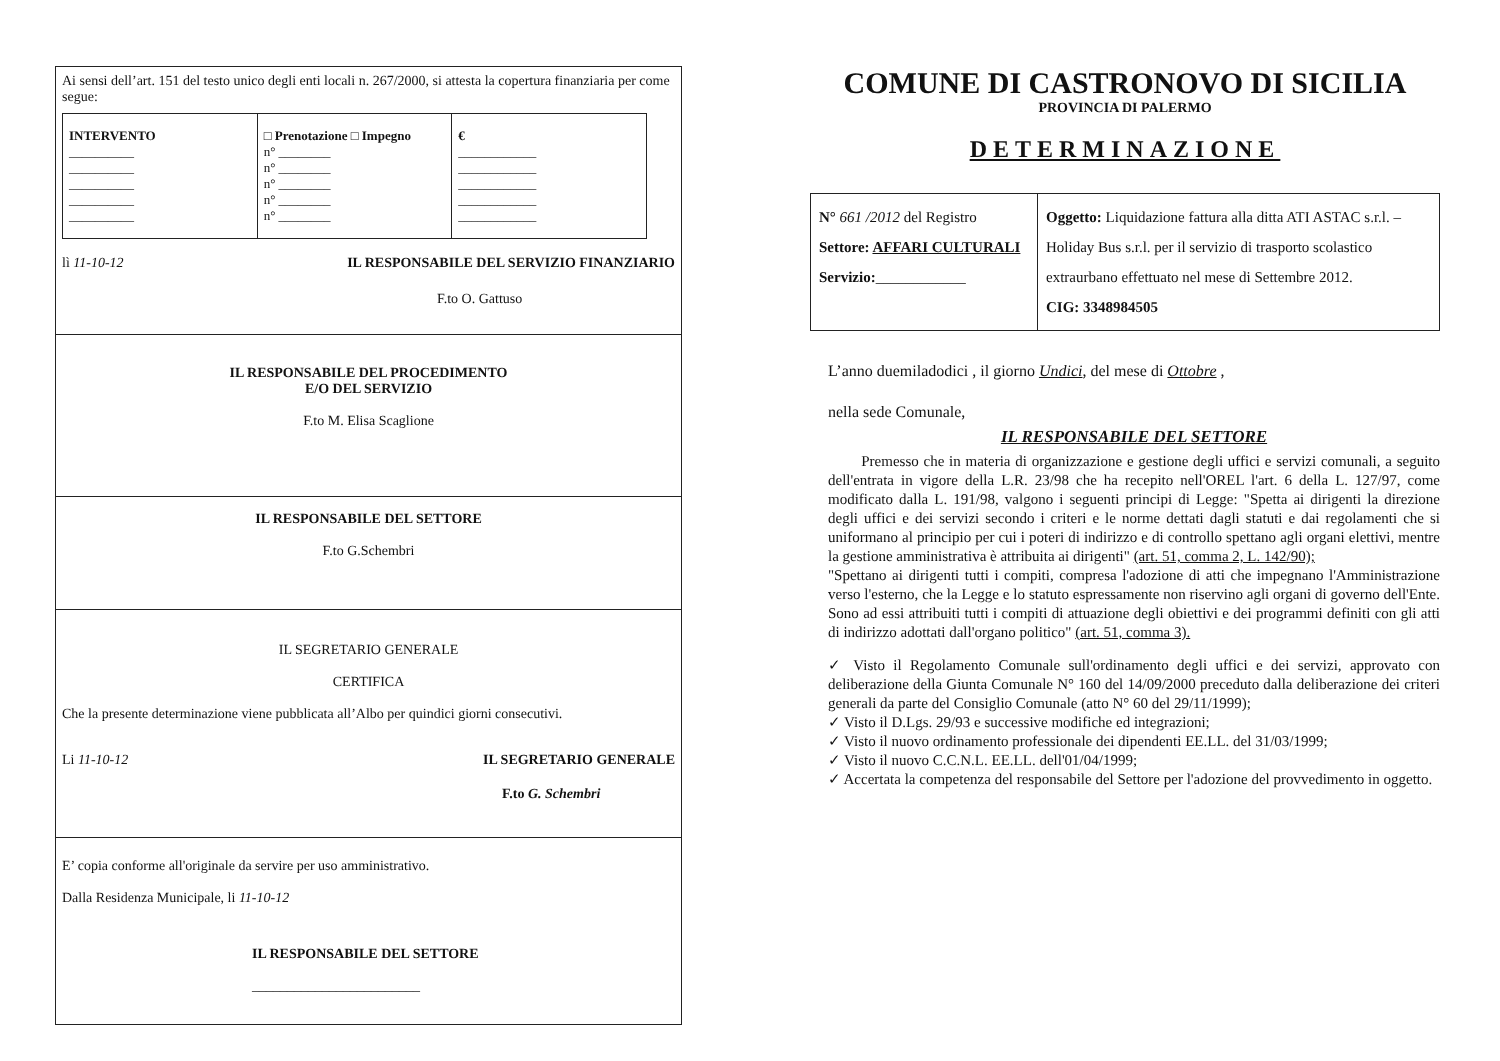Ai sensi dell’art. 151 del testo unico degli enti locali n. 267/2000, si attesta la copertura finanziaria per come segue:
| INTERVENTO __________ __________ __________ __________ __________ | □ Prenotazione □ Impegno n° ________ n° ________ n° ________ n° ________ n° ________ | € ____________ ____________ ____________ ____________ ____________ |
lì 11-10-12 IL RESPONSABILE DEL SERVIZIO FINANZIARIO
F.to O. Gattuso
IL RESPONSABILE DEL PROCEDIMENTO
E/O DEL SERVIZIO
F.to M. Elisa Scaglione
IL RESPONSABILE DEL SETTORE
F.to G.Schembri
IL SEGRETARIO GENERALE
CERTIFICA
Che la presente determinazione viene pubblicata all’Albo per quindici giorni consecutivi.
Li 11-10-12 IL SEGRETARIO GENERALE
F.to G. Schembri
E’ copia conforme all'originale da servire per uso amministrativo.
Dalla Residenza Municipale, li 11-10-12
IL RESPONSABILE DEL SETTORE
________________________
COMUNE DI CASTRONOVO DI SICILIA
PROVINCIA DI PALERMO
DETERMINAZIONE
| N° 661 /2012 del Registro Settore: AFFARI CULTURALI Servizio: ____________ | Oggetto: Liquidazione fattura alla ditta ATI ASTAC s.r.l. – Holiday Bus s.r.l. per il servizio di trasporto scolastico extraurbano effettuato nel mese di Settembre 2012. CIG: 3348984505 |
L’anno duemiladodici , il giorno Undici, del mese di Ottobre ,
nella sede Comunale,
IL RESPONSABILE DEL SETTORE
Premesso che in materia di organizzazione e gestione degli uffici e servizi comunali, a seguito dell'entrata in vigore della L.R. 23/98 che ha recepito nell'OREL l'art. 6 della L. 127/97, come modificato dalla L. 191/98, valgono i seguenti principi di Legge: "Spetta ai dirigenti la direzione degli uffici e dei servizi secondo i criteri e le norme dettati dagli statuti e dai regolamenti che si uniformano al principio per cui i poteri di indirizzo e di controllo spettano agli organi elettivi, mentre la gestione amministrativa è attribuita ai dirigenti" (art. 51, comma 2, L. 142/90);
"Spettano ai dirigenti tutti i compiti, compresa l'adozione di atti che impegnano l'Amministrazione verso l'esterno, che la Legge e lo statuto espressamente non riservino agli organi di governo dell'Ente. Sono ad essi attribuiti tutti i compiti di attuazione degli obiettivi e dei programmi definiti con gli atti di indirizzo adottati dall'organo politico" (art. 51, comma 3).
✓ Visto il Regolamento Comunale sull'ordinamento degli uffici e dei servizi, approvato con deliberazione della Giunta Comunale N° 160 del 14/09/2000 preceduto dalla deliberazione dei criteri generali da parte del Consiglio Comunale (atto N° 60 del 29/11/1999);
✓ Visto il D.Lgs. 29/93 e successive modifiche ed integrazioni;
✓ Visto il nuovo ordinamento professionale dei dipendenti EE.LL. del 31/03/1999;
✓ Visto il nuovo C.C.N.L. EE.LL. dell'01/04/1999;
✓ Accertata la competenza del responsabile del Settore per l'adozione del provvedimento in oggetto.